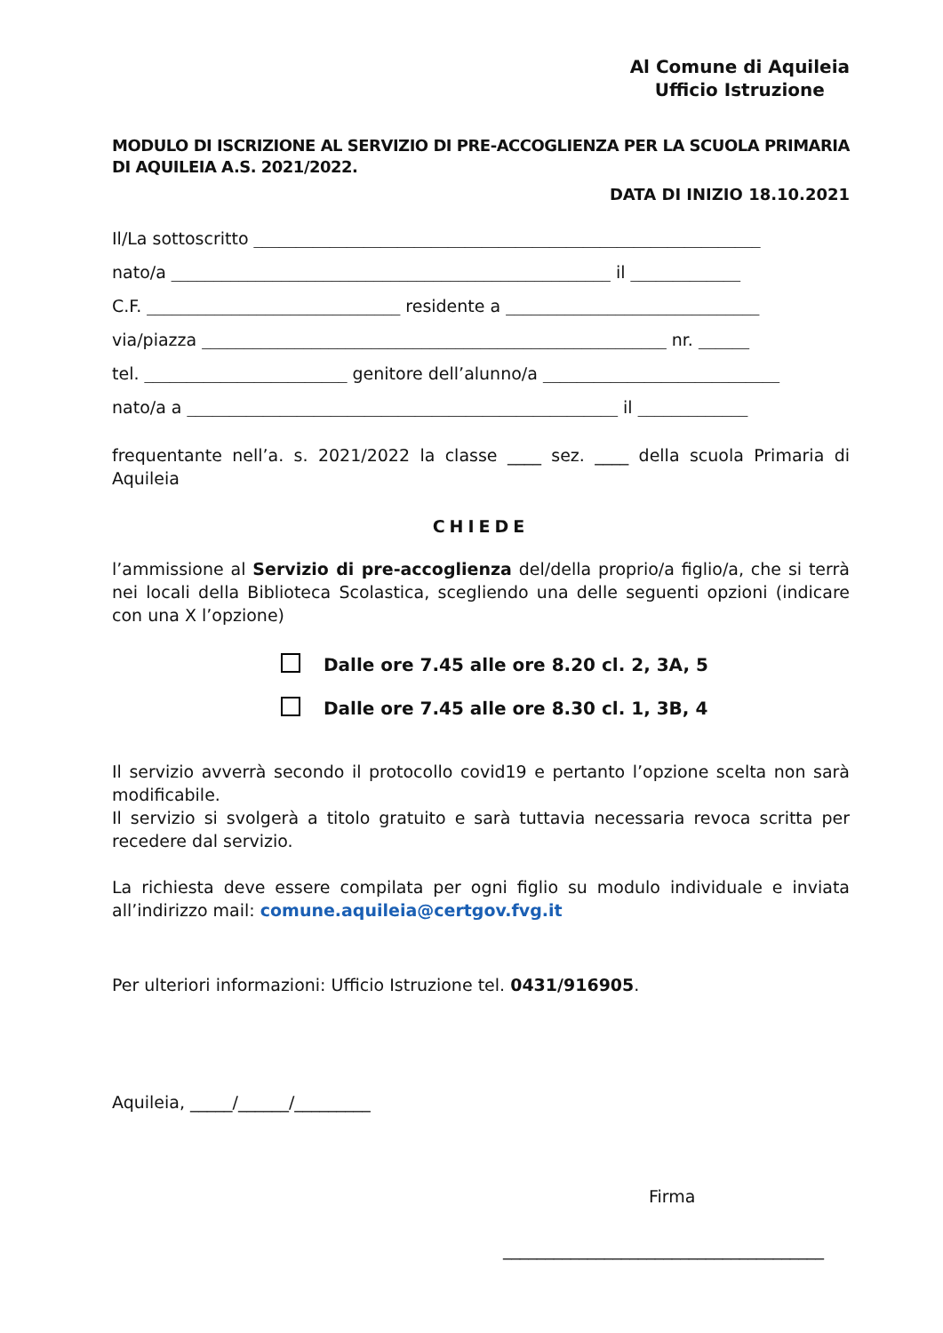Al Comune di Aquileia
Ufficio Istruzione
MODULO DI ISCRIZIONE AL SERVIZIO DI PRE-ACCOGLIENZA PER LA SCUOLA PRIMARIA DI AQUILEIA A.S. 2021/2022.
DATA DI INIZIO 18.10.2021
Il/La sottoscritto ____________________________________________________________
nato/a ____________________________________________________ il _____________
C.F. ______________________________ residente a ______________________________
via/piazza _______________________________________________________ nr. ______
tel. ________________________ genitore dell’alunno/a ____________________________
nato/a a ___________________________________________________ il _____________
frequentante nell’a. s. 2021/2022 la classe ____ sez. ____ della scuola Primaria di Aquileia
CHIEDE
l’ammissione al Servizio di pre-accoglienza del/della proprio/a figlio/a, che si terrà nei locali della Biblioteca Scolastica, scegliendo una delle seguenti opzioni (indicare con una X l’opzione)
Dalle ore 7.45 alle ore 8.20 cl. 2, 3A, 5
Dalle ore 7.45 alle ore 8.30 cl. 1, 3B, 4
Il servizio avverrà secondo il protocollo covid19 e pertanto l’opzione scelta non sarà modificabile.
Il servizio si svolgerà a titolo gratuito e sarà tuttavia necessaria revoca scritta per recedere dal servizio.
La richiesta deve essere compilata per ogni figlio su modulo individuale e inviata all’indirizzo mail: comune.aquileia@certgov.fvg.it
Per ulteriori informazioni: Ufficio Istruzione tel. 0431/916905.
Aquileia, _____/______/_________
Firma
______________________________________